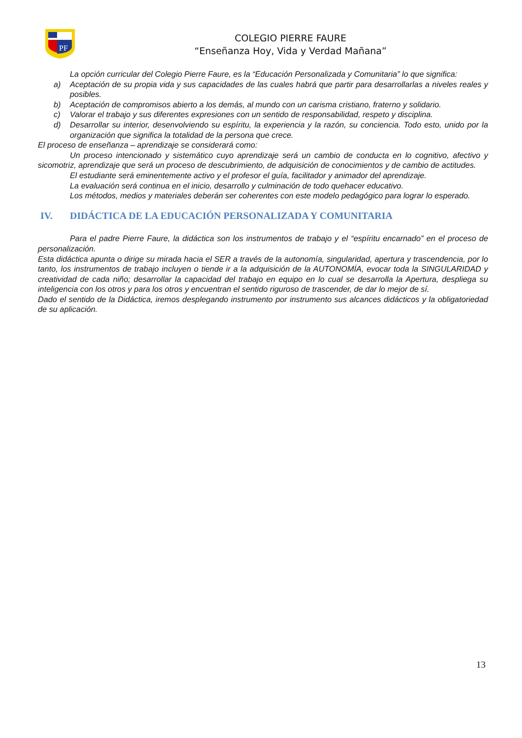PF
COLEGIO PIERRE FAURE
“Enseñanza Hoy, Vida y Verdad Mañana”
La opción curricular del Colegio Pierre Faure, es la “Educación Personalizada y Comunitaria” lo que significa:
a) Aceptación de su propia vida y sus capacidades de las cuales habrá que partir para desarrollarlas a niveles reales y posibles.
b) Aceptación de compromisos abierto a los demás, al mundo con un carisma cristiano, fraterno y solidario.
c) Valorar el trabajo y sus diferentes expresiones con un sentido de responsabilidad, respeto y disciplina.
d) Desarrollar su interior, desenvolviendo su espíritu, la experiencia y la razón, su conciencia. Todo esto, unido por la organización que significa la totalidad de la persona que crece.
El proceso de enseñanza – aprendizaje se considerará como:
Un proceso intencionado y sistemático cuyo aprendizaje será un cambio de conducta en lo cognitivo, afectivo y sicomotriz, aprendizaje que será un proceso de descubrimiento, de adquisición de conocimientos y de cambio de actitudes.
El estudiante será eminentemente activo y el profesor el guía, facilitador y animador del aprendizaje.
La evaluación será continua en el inicio, desarrollo y culminación de todo quehacer educativo.
Los métodos, medios y materiales deberán ser coherentes con este modelo pedagógico para lograr lo esperado.
IV. DIDÁCTICA DE LA EDUCACIÓN PERSONALIZADA Y COMUNITARIA
Para el padre Pierre Faure, la didáctica son los instrumentos de trabajo y el “espíritu encarnado” en el proceso de personalización.
Esta didáctica apunta o dirige su mirada hacia el SER a través de la autonomía, singularidad, apertura y trascendencia, por lo tanto, los instrumentos de trabajo incluyen o tiende ir a la adquisición de la AUTONOMÍA, evocar toda la SINGULARIDAD y creatividad de cada niño; desarrollar la capacidad del trabajo en equipo en lo cual se desarrolla la Apertura, despliega su inteligencia con los otros y para los otros y encuentran el sentido riguroso de trascender, de dar lo mejor de sí.
Dado el sentido de la Didáctica, iremos desplegando instrumento por instrumento sus alcances didácticos y la obligatoriedad de su aplicación.
13